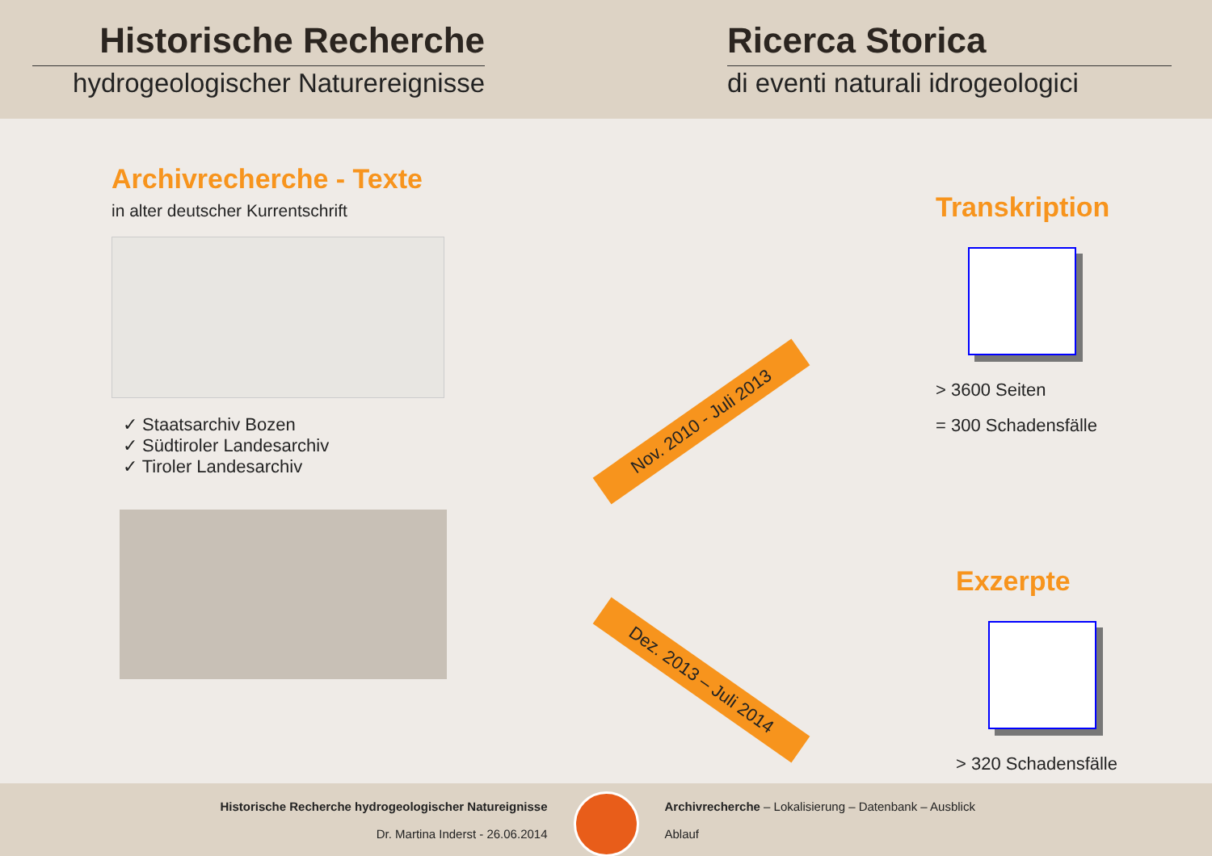Historische Recherche
hydrogeologischer Naturereignisse
Ricerca Storica
di eventi naturali idrogeologici
Archivrecherche - Texte
in alter deutscher Kurrentschrift
✓ Staatsarchiv Bozen
✓ Südtiroler Landesarchiv
✓ Tiroler Landesarchiv
Nov. 2010 - Juli 2013
Dez. 2013 – Juli 2014
Transkription
> 3600 Seiten
= 300 Schadensfälle
Exzerpte
> 320 Schadensfälle
Historische Recherche hydrogeologischer Natureignisse
Dr. Martina Inderst - 26.06.2014
Archivrecherche – Lokalisierung – Datenbank – Ausblick
Ablauf